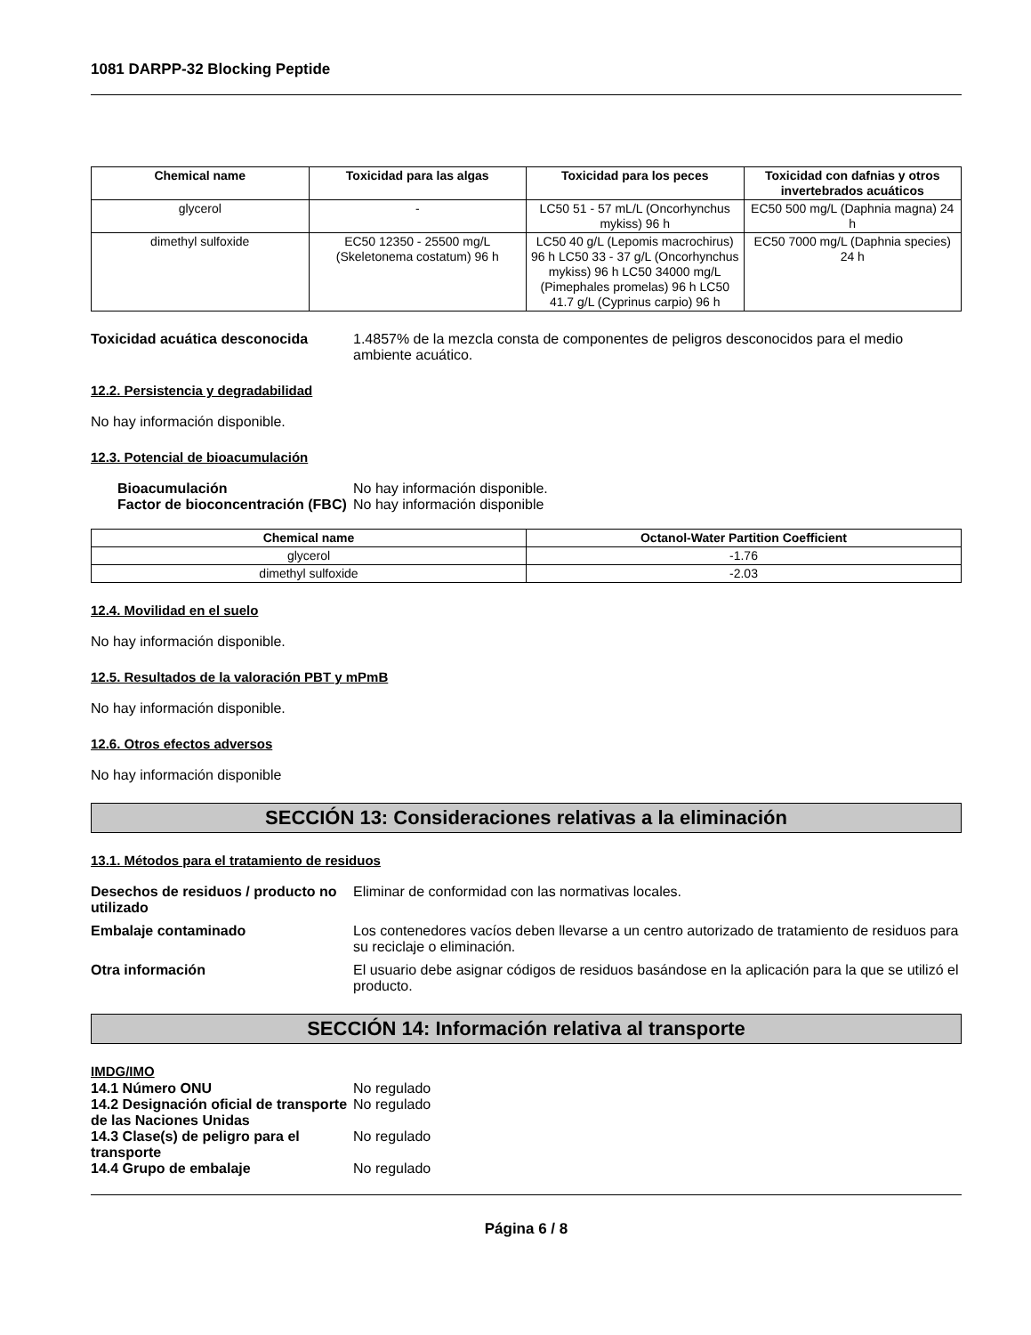1081 DARPP-32 Blocking Peptide
| Chemical name | Toxicidad para las algas | Toxicidad para los peces | Toxicidad con dafnias y otros invertebrados acuáticos |
| --- | --- | --- | --- |
| glycerol | - | LC50 51 - 57 mL/L (Oncorhynchus mykiss) 96 h | EC50 500 mg/L (Daphnia magna) 24 h |
| dimethyl sulfoxide | EC50 12350 - 25500 mg/L (Skeletonema costatum) 96 h | LC50 40 g/L (Lepomis macrochirus) 96 h LC50 33 - 37 g/L (Oncorhynchus mykiss) 96 h LC50 34000 mg/L (Pimephales promelas) 96 h LC50 41.7 g/L (Cyprinus carpio) 96 h | EC50 7000 mg/L (Daphnia species) 24 h |
Toxicidad acuática desconocida 1.4857% de la mezcla consta de componentes de peligros desconocidos para el medio ambiente acuático.
12.2. Persistencia y degradabilidad
No hay información disponible.
12.3. Potencial de bioacumulación
Bioacumulación
Factor de bioconcentración (FBC)
No hay información disponible.
No hay información disponible
| Chemical name | Octanol-Water Partition Coefficient |
| --- | --- |
| glycerol | -1.76 |
| dimethyl sulfoxide | -2.03 |
12.4. Movilidad en el suelo
No hay información disponible.
12.5. Resultados de la valoración PBT y mPmB
No hay información disponible.
12.6. Otros efectos adversos
No hay información disponible
SECCIÓN 13: Consideraciones relativas a la eliminación
13.1. Métodos para el tratamiento de residuos
Desechos de residuos / producto no utilizado
Eliminar de conformidad con las normativas locales.
Embalaje contaminado Los contenedores vacíos deben llevarse a un centro autorizado de tratamiento de residuos para su reciclaje o eliminación.
Otra información El usuario debe asignar códigos de residuos basándose en la aplicación para la que se utilizó el producto.
SECCIÓN 14: Información relativa al transporte
IMDG/IMO
14.1 Número ONU No regulado
14.2 Designación oficial de transporte de las Naciones Unidas
No regulado
14.3 Clase(s) de peligro para el transporte
No regulado
14.4 Grupo de embalaje No regulado
Página 6 / 8